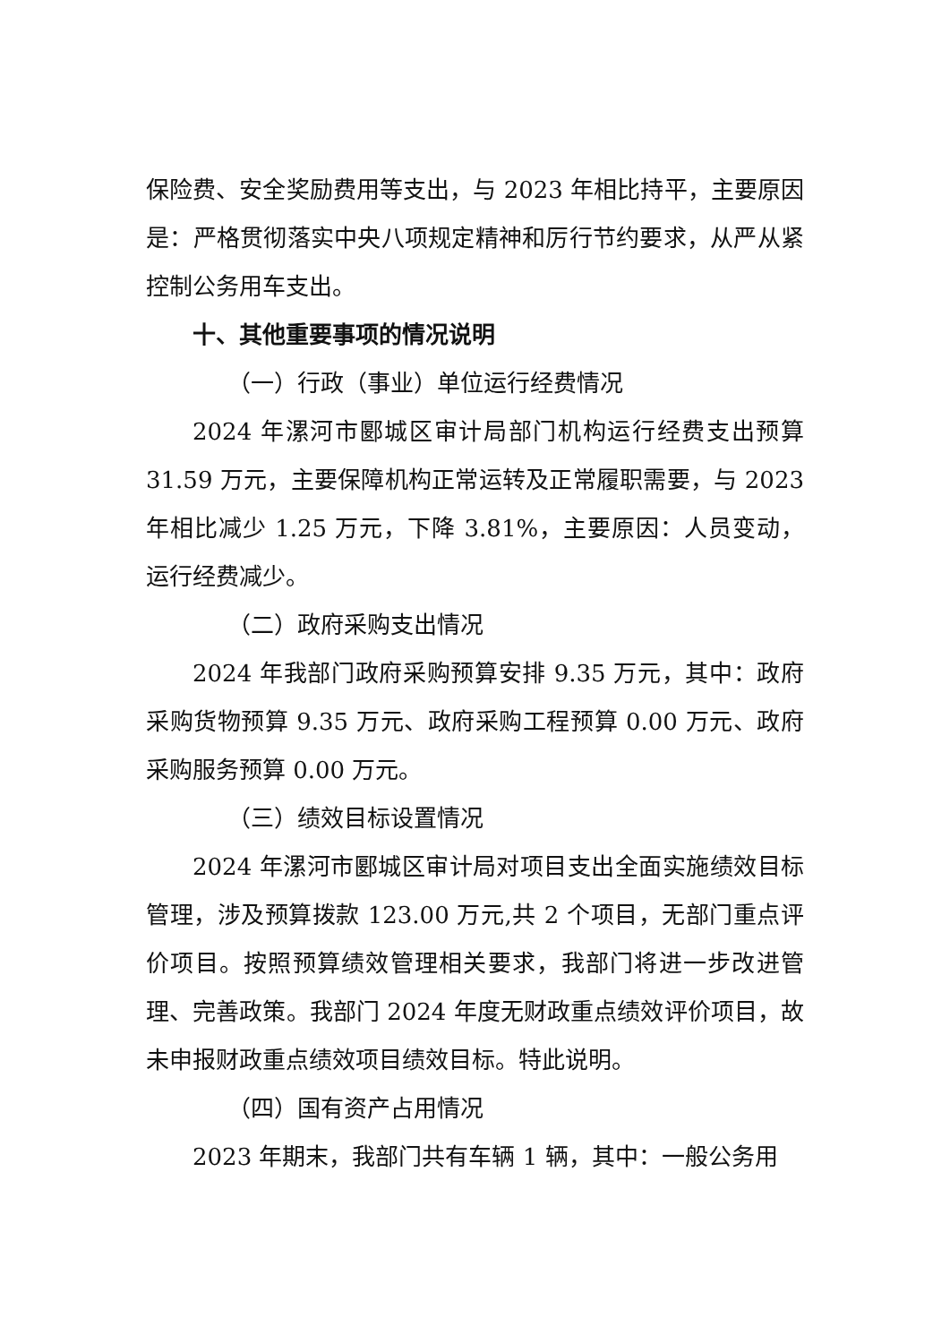保险费、安全奖励费用等支出，与 2023 年相比持平，主要原因是：严格贯彻落实中央八项规定精神和厉行节约要求，从严从紧控制公务用车支出。
十、其他重要事项的情况说明
（一）行政（事业）单位运行经费情况
2024 年漯河市郾城区审计局部门机构运行经费支出预算 31.59 万元，主要保障机构正常运转及正常履职需要，与 2023 年相比减少 1.25 万元，下降 3.81%，主要原因：人员变动，运行经费减少。
（二）政府采购支出情况
2024 年我部门政府采购预算安排 9.35 万元，其中：政府采购货物预算 9.35 万元、政府采购工程预算 0.00 万元、政府采购服务预算 0.00 万元。
（三）绩效目标设置情况
2024 年漯河市郾城区审计局对项目支出全面实施绩效目标管理，涉及预算拨款 123.00 万元,共 2 个项目，无部门重点评价项目。按照预算绩效管理相关要求，我部门将进一步改进管理、完善政策。我部门 2024 年度无财政重点绩效评价项目，故未申报财政重点绩效项目绩效目标。特此说明。
（四）国有资产占用情况
2023 年期末，我部门共有车辆 1 辆，其中：一般公务用